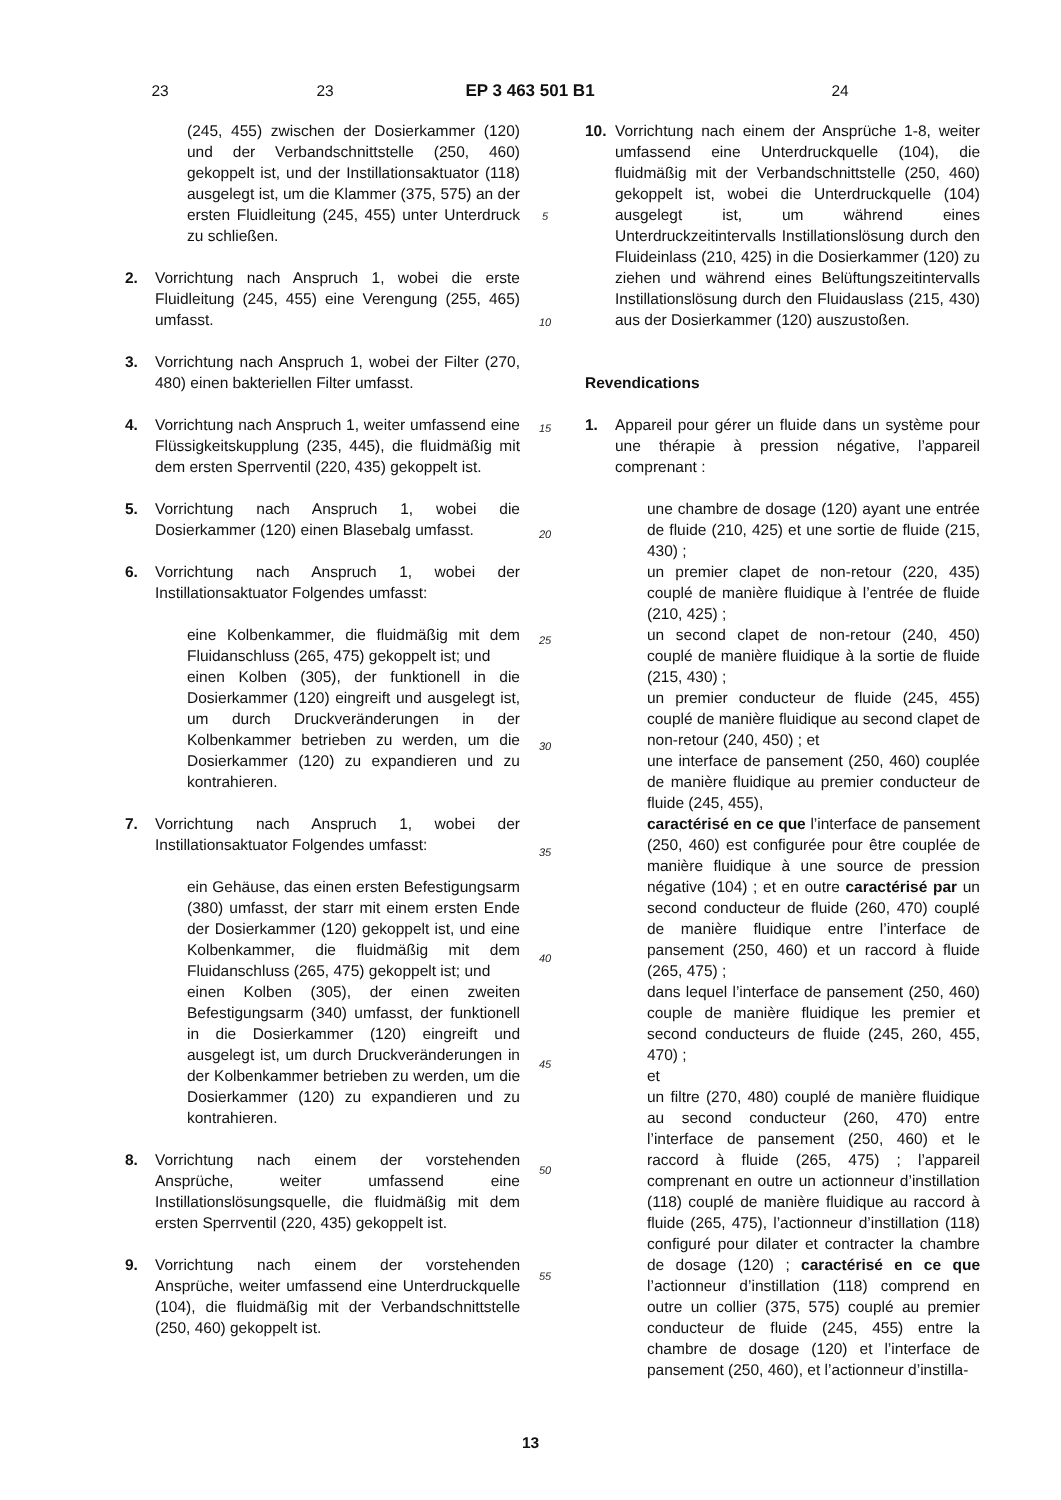23
23 EP 3 463 501 B1 24
(245, 455) zwischen der Dosierkammer (120) und der Verbandschnittstelle (250, 460) gekoppelt ist, und der Instillationsaktuator (118) ausgelegt ist, um die Klammer (375, 575) an der ersten Fluidleitung (245, 455) unter Unterdruck zu schließen.
2. Vorrichtung nach Anspruch 1, wobei die erste Fluidleitung (245, 455) eine Verengung (255, 465) umfasst.
3. Vorrichtung nach Anspruch 1, wobei der Filter (270, 480) einen bakteriellen Filter umfasst.
4. Vorrichtung nach Anspruch 1, weiter umfassend eine Flüssigkeitskupplung (235, 445), die fluidmäßig mit dem ersten Sperrventil (220, 435) gekoppelt ist.
5. Vorrichtung nach Anspruch 1, wobei die Dosierkammer (120) einen Blasebalg umfasst.
6. Vorrichtung nach Anspruch 1, wobei der Instillationsaktuator Folgendes umfasst:
eine Kolbenkammer, die fluidmäßig mit dem Fluidanschluss (265, 475) gekoppelt ist; und
einen Kolben (305), der funktionell in die Dosierkammer (120) eingreift und ausgelegt ist, um durch Druckveränderungen in der Kolbenkammer betrieben zu werden, um die Dosierkammer (120) zu expandieren und zu kontrahieren.
7. Vorrichtung nach Anspruch 1, wobei der Instillationsaktuator Folgendes umfasst:
ein Gehäuse, das einen ersten Befestigungsarm (380) umfasst, der starr mit einem ersten Ende der Dosierkammer (120) gekoppelt ist, und eine Kolbenkammer, die fluidmäßig mit dem Fluidanschluss (265, 475) gekoppelt ist; und
einen Kolben (305), der einen zweiten Befestigungsarm (340) umfasst, der funktionell in die Dosierkammer (120) eingreift und ausgelegt ist, um durch Druckveränderungen in der Kolbenkammer betrieben zu werden, um die Dosierkammer (120) zu expandieren und zu kontrahieren.
8. Vorrichtung nach einem der vorstehenden Ansprüche, weiter umfassend eine Instillationslösungsquelle, die fluidmäßig mit dem ersten Sperrventil (220, 435) gekoppelt ist.
9. Vorrichtung nach einem der vorstehenden Ansprüche, weiter umfassend eine Unterdruckquelle (104), die fluidmäßig mit der Verbandschnittstelle (250, 460) gekoppelt ist.
5
10
15
20
25
30
35
40
45
50
55
10. Vorrichtung nach einem der Ansprüche 1-8, weiter umfassend eine Unterdruckquelle (104), die fluidmäßig mit der Verbandschnittstelle (250, 460) gekoppelt ist, wobei die Unterdruckquelle (104) ausgelegt ist, um während eines Unterdruckzeitintervalls Instillationslösung durch den Fluideinlass (210, 425) in die Dosierkammer (120) zu ziehen und während eines Belüftungszeitintervalls Instillationslösung durch den Fluidauslass (215, 430) aus der Dosierkammer (120) auszustoßen.
Revendications
1. Appareil pour gérer un fluide dans un système pour une thérapie à pression négative, l’appareil comprenant :
une chambre de dosage (120) ayant une entrée de fluide (210, 425) et une sortie de fluide (215, 430) ;
un premier clapet de non-retour (220, 435) couplé de manière fluidique à l’entrée de fluide (210, 425) ;
un second clapet de non-retour (240, 450) couplé de manière fluidique à la sortie de fluide (215, 430) ;
un premier conducteur de fluide (245, 455) couplé de manière fluidique au second clapet de non-retour (240, 450) ; et
une interface de pansement (250, 460) couplée de manière fluidique au premier conducteur de fluide (245, 455),
caractérisé en ce que l’interface de pansement (250, 460) est configurée pour être couplée de manière fluidique à une source de pression négative (104) ; et en outre caractérisé par un second conducteur de fluide (260, 470) couplé de manière fluidique entre l’interface de pansement (250, 460) et un raccord à fluide (265, 475) ;
dans lequel l’interface de pansement (250, 460) couple de manière fluidique les premier et second conducteurs de fluide (245, 260, 455, 470) ;
et
un filtre (270, 480) couplé de manière fluidique au second conducteur (260, 470) entre l’interface de pansement (250, 460) et le raccord à fluide (265, 475) ; l’appareil comprenant en outre un actionneur d’instillation (118) couplé de manière fluidique au raccord à fluide (265, 475), l’actionneur d’instillation (118) configuré pour dilater et contracter la chambre de dosage (120) ; caractérisé en ce que l’actionneur d’instillation (118) comprend en outre un collier (375, 575) couplé au premier conducteur de fluide (245, 455) entre la chambre de dosage (120) et l’interface de pansement (250, 460), et l’actionneur d’instilla-
13